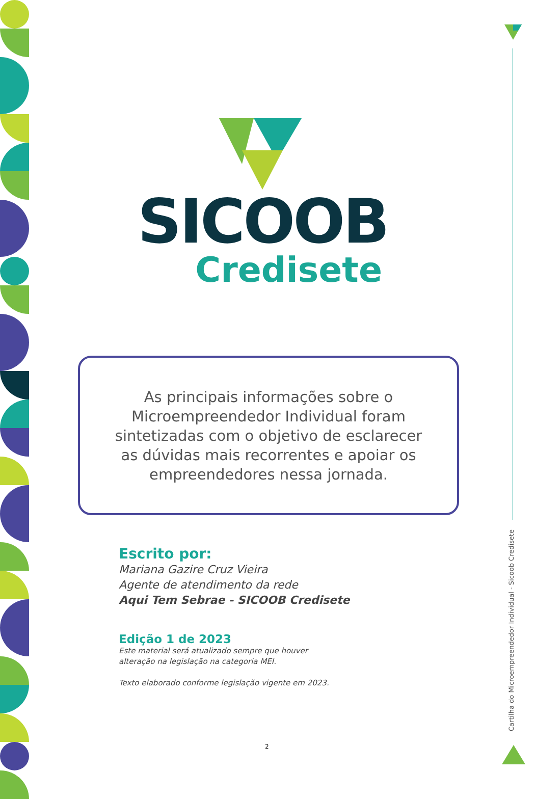SICOOB
Credisete
As principais informações sobre o
Microempreendedor Individual foram
sintetizadas com o objetivo de esclarecer
as dúvidas mais recorrentes e apoiar os
empreendedores nessa jornada.
Escrito por:
Mariana Gazire Cruz Vieira
Agente de atendimento da rede
Aqui Tem Sebrae - SICOOB Credisete
Edição 1 de 2023
Este material será atualizado sempre que houver
alteração na legislação na categoria MEI.
Texto elaborado conforme legislação vigente em 2023.
Cartilha do Microempreendedor Individual - Sicoob Credisete
2